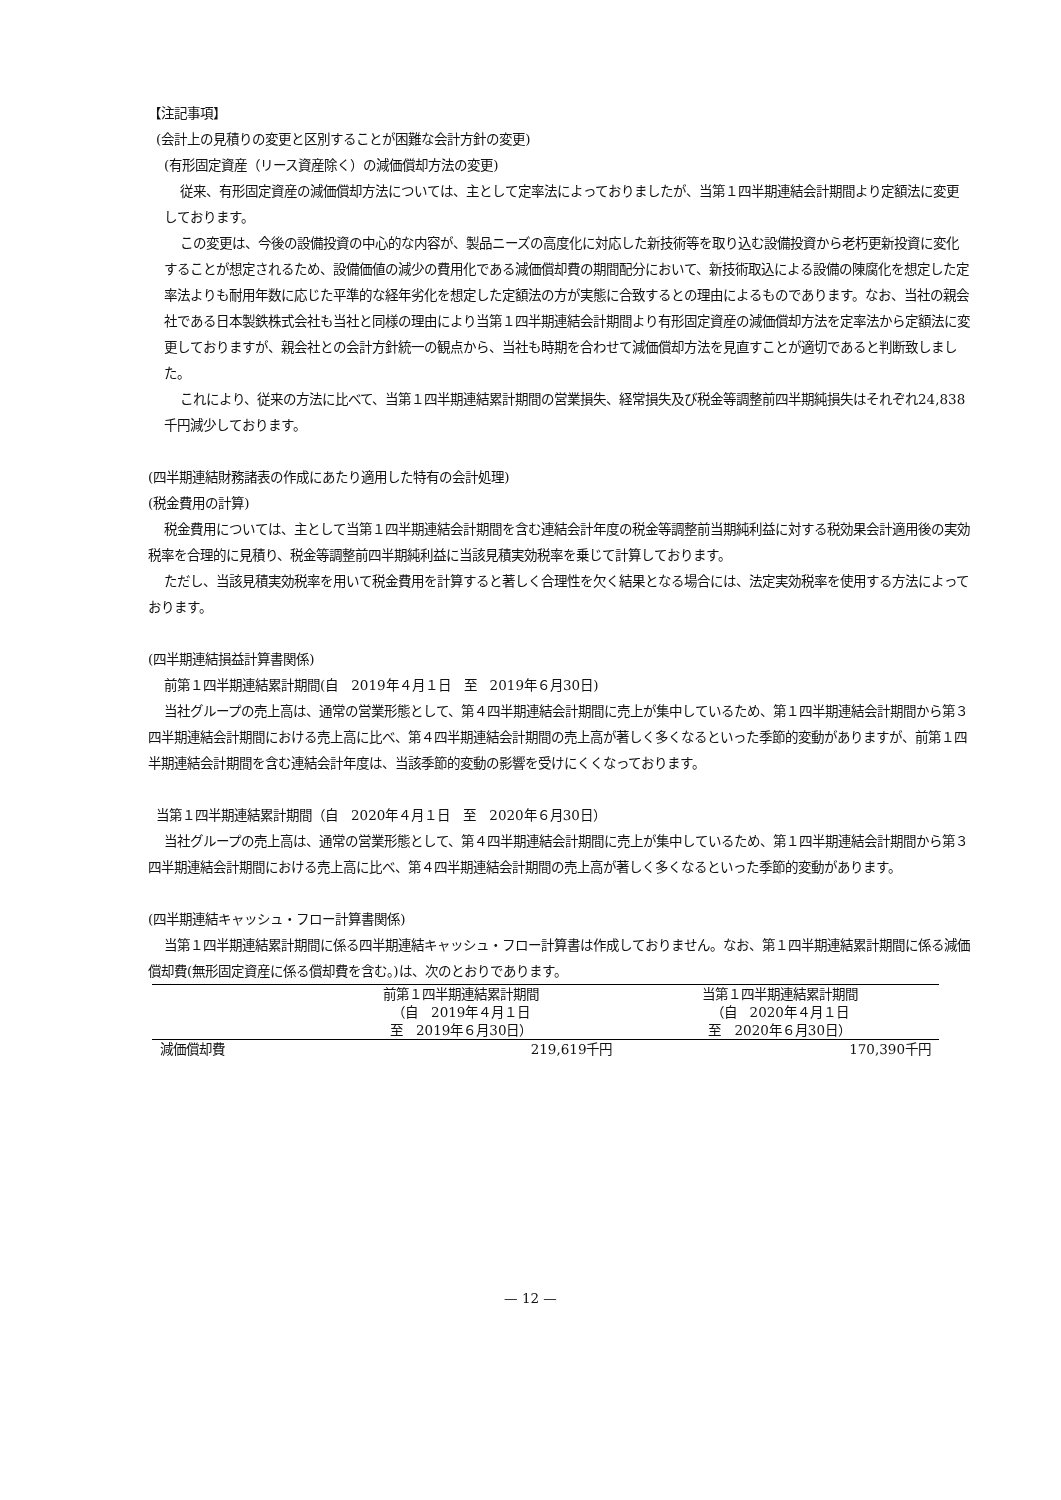【注記事項】
(会計上の見積りの変更と区別することが困難な会計方針の変更)
(有形固定資産（リース資産除く）の減価償却方法の変更)
従来、有形固定資産の減価償却方法については、主として定率法によっておりましたが、当第１四半期連結会計期間より定額法に変更しております。
この変更は、今後の設備投資の中心的な内容が、製品ニーズの高度化に対応した新技術等を取り込む設備投資から老朽更新投資に変化することが想定されるため、設備価値の減少の費用化である減価償却費の期間配分において、新技術取込による設備の陳腐化を想定した定率法よりも耐用年数に応じた平準的な経年劣化を想定した定額法の方が実態に合致するとの理由によるものであります。なお、当社の親会社である日本製鉄株式会社も当社と同様の理由により当第１四半期連結会計期間より有形固定資産の減価償却方法を定率法から定額法に変更しておりますが、親会社との会計方針統一の観点から、当社も時期を合わせて減価償却方法を見直すことが適切であると判断致しました。
これにより、従来の方法に比べて、当第１四半期連結累計期間の営業損失、経常損失及び税金等調整前四半期純損失はそれぞれ24,838千円減少しております。
(四半期連結財務諸表の作成にあたり適用した特有の会計処理)
(税金費用の計算)
税金費用については、主として当第１四半期連結会計期間を含む連結会計年度の税金等調整前当期純利益に対する税効果会計適用後の実効税率を合理的に見積り、税金等調整前四半期純利益に当該見積実効税率を乗じて計算しております。
ただし、当該見積実効税率を用いて税金費用を計算すると著しく合理性を欠く結果となる場合には、法定実効税率を使用する方法によっております。
(四半期連結損益計算書関係)
前第１四半期連結累計期間(自　2019年４月１日　至　2019年６月30日)
当社グループの売上高は、通常の営業形態として、第４四半期連結会計期間に売上が集中しているため、第１四半期連結会計期間から第３四半期連結会計期間における売上高に比べ、第４四半期連結会計期間の売上高が著しく多くなるといった季節的変動がありますが、前第１四半期連結会計期間を含む連結会計年度は、当該季節的変動の影響を受けにくくなっております。
当第１四半期連結累計期間（自　2020年４月１日　至　2020年６月30日）
当社グループの売上高は、通常の営業形態として、第４四半期連結会計期間に売上が集中しているため、第１四半期連結会計期間から第３四半期連結会計期間における売上高に比べ、第４四半期連結会計期間の売上高が著しく多くなるといった季節的変動があります。
(四半期連結キャッシュ・フロー計算書関係)
当第１四半期連結累計期間に係る四半期連結キャッシュ・フロー計算書は作成しておりません。なお、第１四半期連結累計期間に係る減価償却費(無形固定資産に係る償却費を含む。)は、次のとおりであります。
| | 前第１四半期連結累計期間 （自 2019年４月１日 至 2019年６月30日） | 当第１四半期連結累計期間 （自 2020年４月１日 至 2020年６月30日） |
| --- | --- | --- |
| 減価償却費 | 219,619千円 | 170,390千円 |
— 12 —